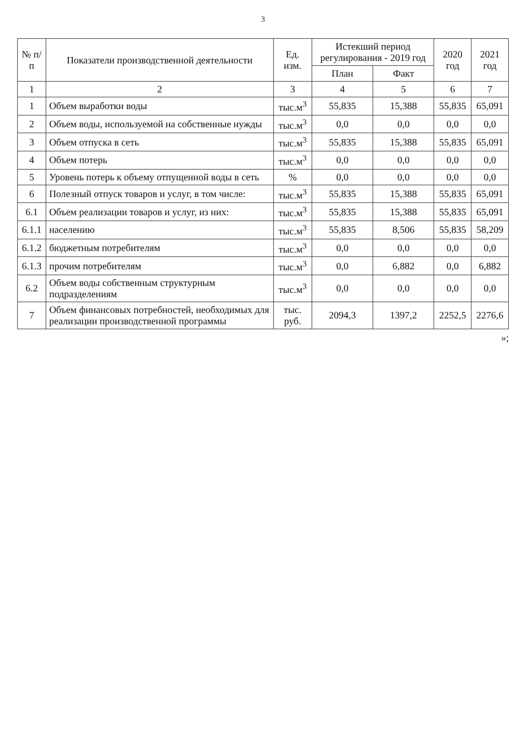3
| № п/п | Показатели производственной деятельности | Ед. изм. | Истекший период регулирования - 2019 год | | 2020 год | 2021 год |
| --- | --- | --- | --- | --- | --- | --- |
| | | | План | Факт | | |
| 1 | 2 | 3 | 4 | 5 | 6 | 7 |
| 1 | Объем выработки воды | тыс.м<sup>3</sup> | 55,835 | 15,388 | 55,835 | 65,091 |
| 2 | Объем воды, используемой на собственные нужды | тыс.м<sup>3</sup> | 0,0 | 0,0 | 0,0 | 0,0 |
| 3 | Объем отпуска в сеть | тыс.м<sup>3</sup> | 55,835 | 15,388 | 55,835 | 65,091 |
| 4 | Объем потерь | тыс.м<sup>3</sup> | 0,0 | 0,0 | 0,0 | 0,0 |
| 5 | Уровень потерь к объему отпущенной воды в сеть | % | 0,0 | 0,0 | 0,0 | 0,0 |
| 6 | Полезный отпуск товаров и услуг, в том числе: | тыс.м<sup>3</sup> | 55,835 | 15,388 | 55,835 | 65,091 |
| 6.1 | Объем реализации товаров и услуг, из них: | тыс.м<sup>3</sup> | 55,835 | 15,388 | 55,835 | 65,091 |
| 6.1.1 | населению | тыс.м<sup>3</sup> | 55,835 | 8,506 | 55,835 | 58,209 |
| 6.1.2 | бюджетным потребителям | тыс.м<sup>3</sup> | 0,0 | 0,0 | 0,0 | 0,0 |
| 6.1.3 | прочим потребителям | тыс.м<sup>3</sup> | 0,0 | 6,882 | 0,0 | 6,882 |
| 6.2 | Объем воды собственным структурным подразделениям | тыс.м<sup>3</sup> | 0,0 | 0,0 | 0,0 | 0,0 |
| 7 | Объем финансовых потребностей, необходимых для реализации производственной программы | тыс. руб. | 2094,3 | 1397,2 | 2252,5 | 2276,6 |
»;